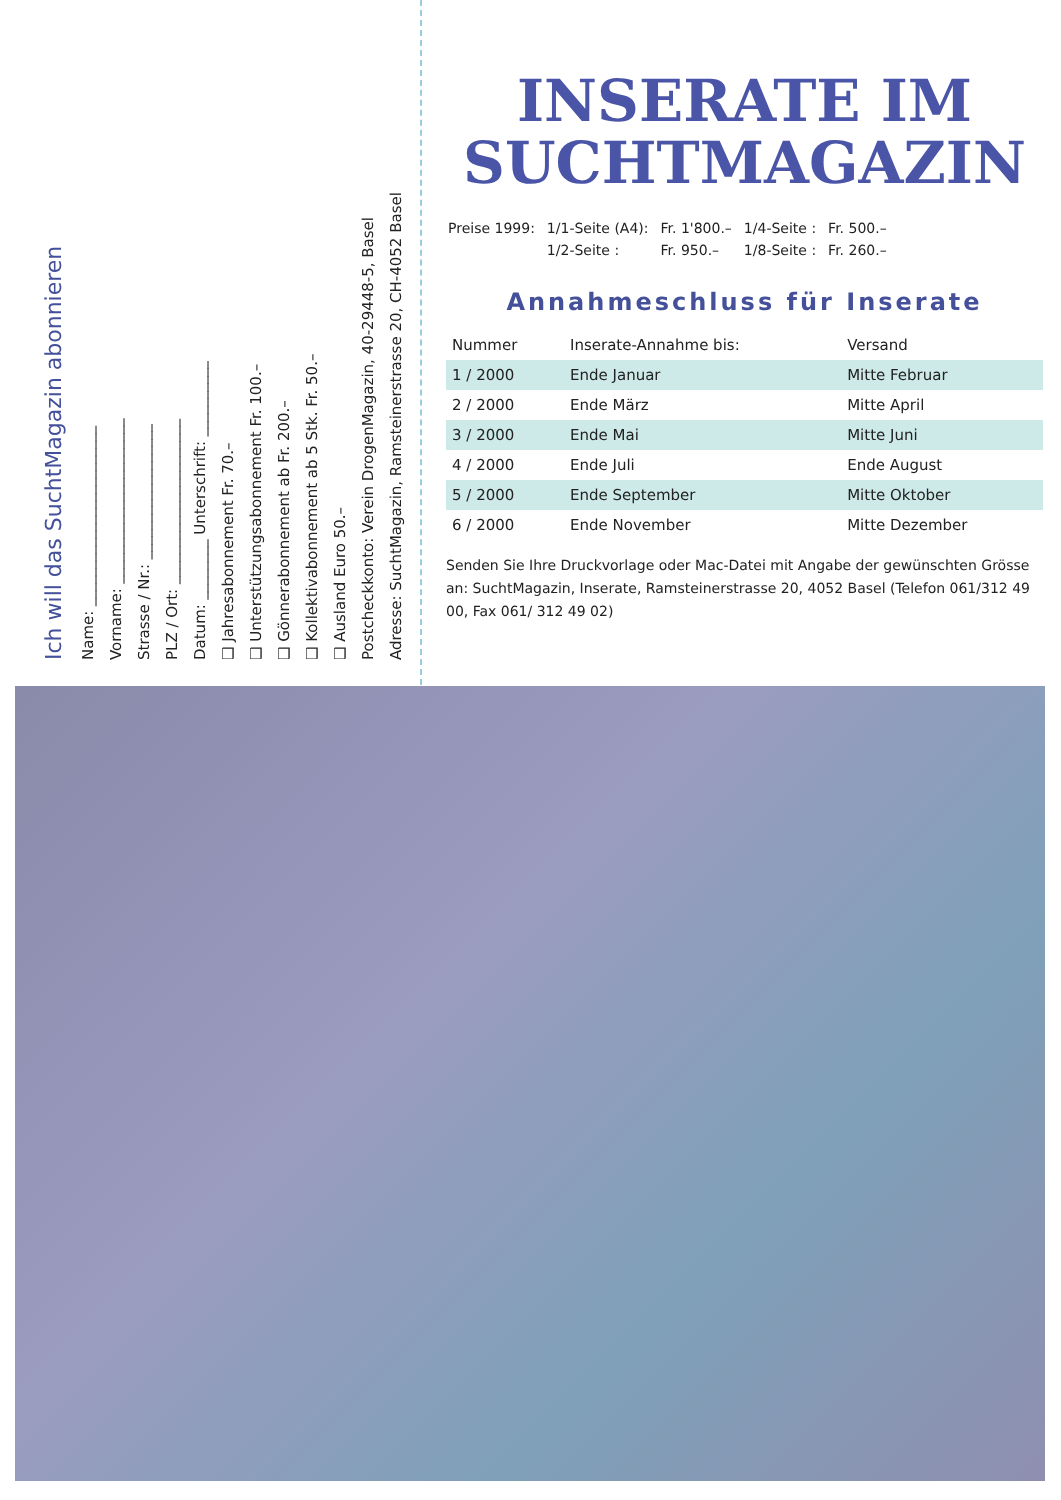Ich will das SuchtMagazin abonnieren
Name: ________________________
Vorname: ______________________
Strasse / Nr.: __________________
PLZ / Ort: ______________________
Datum: ________ Unterschrift: __________
❑ Jahresabonnement Fr. 70.–
❑ Unterstützungsabonnement Fr. 100.–
❑ Gönnerabonnement ab Fr. 200.–
❑ Kollektivabonnement ab 5 Stk. Fr. 50.–
❑ Ausland Euro 50.–
Postcheckkonto: Verein DrogenMagazin, 40-29448-5, Basel
Adresse: SuchtMagazin, Ramsteinerstrasse 20, CH-4052 Basel
INSERATE IM
SUCHTMAGAZIN
| Preise 1999: | 1/1-Seite (A4): | Fr. 1'800.– | 1/4-Seite : | Fr. 500.– |
| | 1/2-Seite : | Fr. 950.– | 1/8-Seite : | Fr. 260.– |
Annahmeschluss für Inserate
| Nummer | Inserate-Annahme bis: | Versand |
| --- | --- | --- |
| 1 / 2000 | Ende Januar | Mitte Februar |
| 2 / 2000 | Ende März | Mitte April |
| 3 / 2000 | Ende Mai | Mitte Juni |
| 4 / 2000 | Ende Juli | Ende August |
| 5 / 2000 | Ende September | Mitte Oktober |
| 6 / 2000 | Ende November | Mitte Dezember |
Senden Sie Ihre Druckvorlage oder Mac-Datei mit Angabe der gewünschten Grösse an: SuchtMagazin, Inserate, Ramsteinerstrasse 20, 4052 Basel (Telefon 061/312 49 00, Fax 061/ 312 49 02)